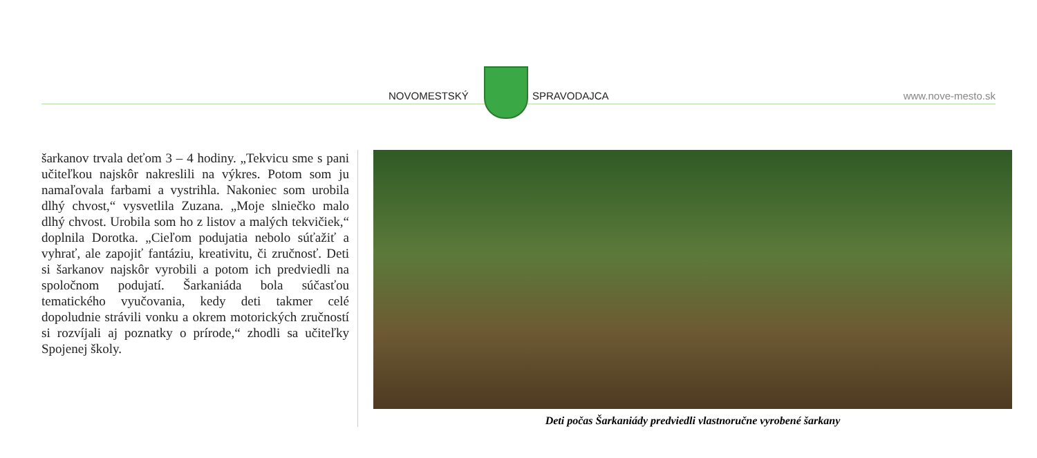NOVOMESTSKÝ SPRAVODAJCA www.nove-mesto.sk
šarkanov trvala deťom 3 – 4 hodiny. „Tekvicu sme s pani učiteľkou najskôr nakreslili na výkres. Potom som ju namaľovala farbami a vystrihla. Nakoniec som urobila dlhý chvost,“ vysvetlila Zuzana. „Moje slniečko malo dlhý chvost. Urobila som ho z listov a malých tekvičiek,“ doplnila Dorotka. „Cieľom podujatia nebolo súťažiť a vyhrať, ale zapojiť fantáziu, kreativitu, či zručnosť. Deti si šarkanov najskôr vyrobili a potom ich predviedli na spoločnom podujatí. Šarkaniáda bola súčasťou tematického vyučovania, kedy deti takmer celé dopoludnie strávili vonku a okrem motorických zručností si rozvíjali aj poznatky o prírode,“ zhodli sa učiteľky Spojenej školy.
Deti počas Šarkaniády predviedli vlastnoručne vyrobené šarkany